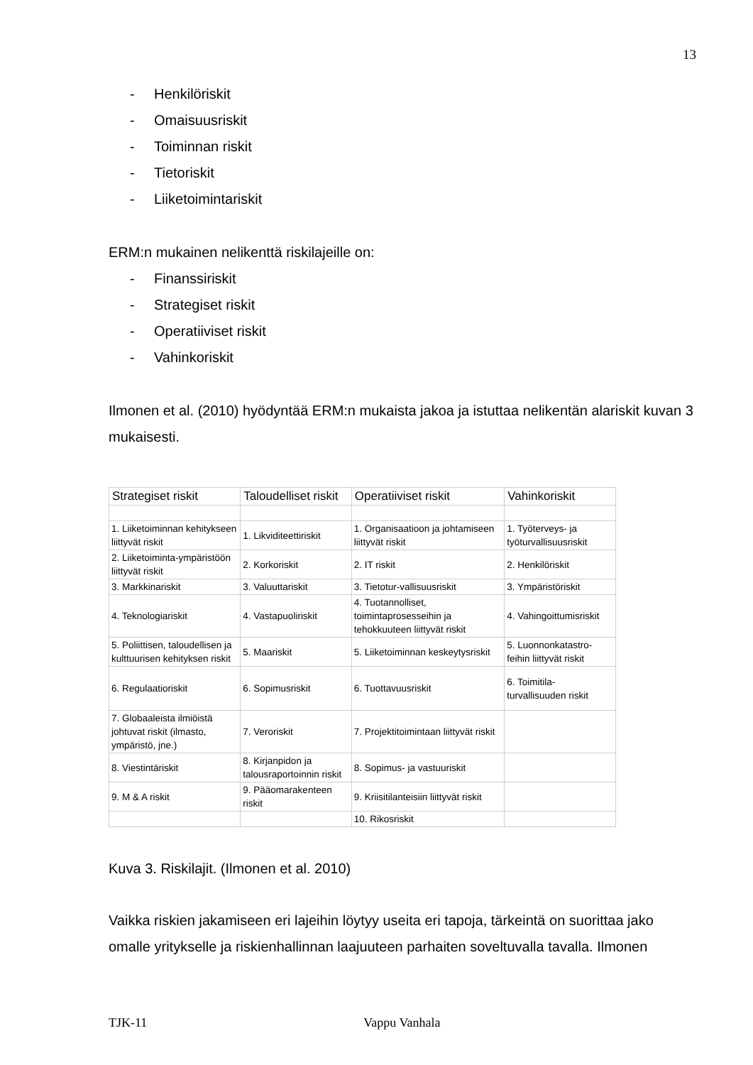13
- Henkilöriskit
- Omaisuusriskit
- Toiminnan riskit
- Tietoriskit
- Liiketoimintariskit
ERM:n mukainen nelikenttä riskilajeille on:
- Finanssiriskit
- Strategiset riskit
- Operatiiviset riskit
- Vahinkoriskit
Ilmonen et al. (2010) hyödyntää ERM:n mukaista jakoa ja istuttaa nelikentän alariskit kuvan 3 mukaisesti.
| Strategiset riskit | Taloudelliset riskit | Operatiiviset riskit | Vahinkoriskit |
| --- | --- | --- | --- |
| 1. Liiketoiminnan kehitykseen liittyvät riskit | 1. Likviditeettiriskit | 1. Organisaatioon ja johtamiseen liittyvät riskit | 1. Työterveys- ja työturvallisuusriskit |
| 2. Liiketoiminta-ympäristöön liittyvät riskit | 2. Korkoriskit | 2. IT riskit | 2. Henkilöriskit |
| 3. Markkinariskit | 3. Valuuttariskit | 3. Tietotur-vallisuusriskit | 3. Ympäristöriskit |
| 4. Teknologiariskit | 4. Vastapuoliriskit | 4. Tuotannolliset, toimintaprosesseihin ja tehokkuuteen liittyvät riskit | 4. Vahingoittumisriskit |
| 5. Poliittisen, taloudellisen ja kulttuurisen kehityksen riskit | 5. Maariskit | 5. Liiketoiminnan keskeytysriskit | 5. Luonnonkatastro-feihin liittyvät riskit |
| 6. Regulaatioriskit | 6. Sopimusriskit | 6. Tuottavuusriskit | 6. Toimitila-turvallisuuden riskit |
| 7. Globaaleista ilmiöistä johtuvat riskit (ilmasto, ympäristö, jne.) | 7. Veroriskit | 7. Projektitoimintaan liittyvät riskit | |
| 8. Viestintäriskit | 8. Kirjanpidon ja talousraportoinnin riskit | 8. Sopimus- ja vastuuriskit | |
| 9. M & A riskit | 9. Pääomarakenteen riskit | 9. Kriisitilanteisiin liittyvät riskit | |
| | | 10. Rikosriskit | |
Kuva 3. Riskilajit. (Ilmonen et al. 2010)
Vaikka riskien jakamiseen eri lajeihin löytyy useita eri tapoja, tärkeintä on suorittaa jako omalle yritykselle ja riskienhallinnan laajuuteen parhaiten soveltuvalla tavalla. Ilmonen
TJK-11 Vappu Vanhala